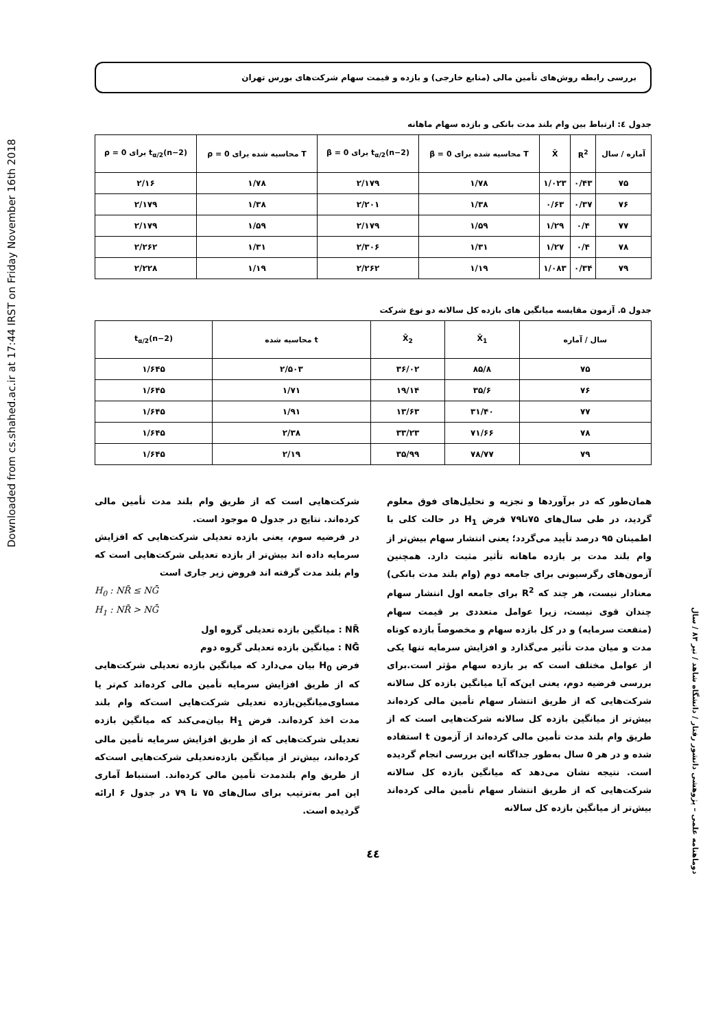Downloaded from cs.shahed.ac.ir at 17:44 IRST on Friday November 16th 2018
بررسی رابطه روش‌های تأمین مالی (منابع خارجی) و بازده و قیمت سهام شرکت‌های بورس تهران
جدول ٤: ارتباط بین وام بلند مدت بانکی و بازده سهام ماهانه
| آماره / سال | R<sup>2</sup> | X̄ | T محاسبه شده برای β = 0 | t<sub>α/2</sub>(n−2) برای β = 0 | T محاسبه شده برای ρ = 0 | t<sub>α/2</sub>(n−2) برای ρ = 0 |
| --- | --- | --- | --- | --- | --- | --- |
| ۷۵ | ۰/۴۳ | ۱/۰۲۳ | ۱/۷۸ | ۲/۱۷۹ | ۱/۷۸ | ۲/۱۶ |
| ۷۶ | ۰/۳۷ | ۰/۶۳ | ۱/۳۸ | ۲/۲۰۱ | ۱/۳۸ | ۲/۱۷۹ |
| ۷۷ | ۰/۴ | ۱/۲۹ | ۱/۵۹ | ۲/۱۷۹ | ۱/۵۹ | ۲/۱۷۹ |
| ۷۸ | ۰/۴ | ۱/۲۷ | ۱/۳۱ | ۲/۳۰۶ | ۱/۳۱ | ۲/۲۶۲ |
| ۷۹ | ۰/۳۴ | ۱/۰۸۳ | ۱/۱۹ | ۲/۲۶۲ | ۱/۱۹ | ۲/۲۲۸ |
جدول ۵. آزمون مقایسه میانگین های بازده کل سالانه دو نوع شرکت
| سال / آماره | X̄<sub>1</sub> | X̄<sub>2</sub> | t محاسبه شده | t<sub>α/2</sub>(n−2) |
| --- | --- | --- | --- | --- |
| ۷۵ | ۸۵/۸ | ۳۶/۰۲ | ۲/۵۰۳ | ۱/۶۴۵ |
| ۷۶ | ۳۵/۶ | ۱۹/۱۴ | ۱/۷۱ | ۱/۶۴۵ |
| ۷۷ | ۳۱/۴۰ | ۱۳/۶۳ | ۱/۹۱ | ۱/۶۴۵ |
| ۷۸ | ۷۱/۶۶ | ۳۳/۲۳ | ۲/۳۸ | ۱/۶۴۵ |
| ۷۹ | ۷۸/۷۷ | ۳۵/۹۹ | ۲/۱۹ | ۱/۶۴۵ |
همان‌طور که در برآوردها و تجزیه و تحلیل‌های فوق معلوم گردید، در طی سال‌های ۷۵تا۷۹ فرض H<sub>1</sub> در حالت کلی با اطمینان ۹۵ درصد تأیید می‌گردد؛ یعنی انتشار سهام بیش‌تر از وام بلند مدت بر بازده ماهانه تأثیر مثبت دارد. همچنین آزمون‌های رگرسیونی برای جامعه دوم (وام بلند مدت بانکی) معنادار نیست، هر چند که R<sup>2</sup> برای جامعه اول انتشار سهام چندان قوی نیست، زیرا عوامل متعددی بر قیمت سهام (منفعت سرمایه) و در کل بازده سهام و مخصوصاً بازده کوتاه مدت و میان مدت تأثیر می‌گذارد و افزایش سرمایه تنها یکی از عوامل مختلف است که بر بازده سهام مؤثر است.برای بررسی فرضیه دوم، یعنی این‌که آیا میانگین بازده کل سالانه شرکت‌هایی که از طریق انتشار سهام تأمین مالی کرده‌اند بیش‌تر از میانگین بازده کل سالانه شرکت‌هایی است که از طریق وام بلند مدت تأمین مالی کرده‌اند از آزمون t استفاده شده و در هر ۵ سال به‌طور جداگانه این بررسی انجام گردیده است. نتیجه نشان می‌دهد که میانگین بازده کل سالانه شرکت‌هایی که از طریق انتشار سهام تأمین مالی کرده‌اند بیش‌تر از میانگین بازده کل سالانه
شرکت‌هایی است که از طریق وام بلند مدت تأمین مالی کرده‌اند. نتایج در جدول ۵ موجود است.
در فرضیه سوم، یعنی بازده تعدیلی شرکت‌هایی که افزایش سرمایه داده اند بیش‌تر از بازده تعدیلی شرکت‌هایی است که وام بلند مدت گرفته اند فروض زیر جاری است
H<sub>0</sub> : NR̄ ≤ NḠ
H<sub>1</sub> : NR̄ > NḠ
NR̄ : میانگین بازده تعدیلی گروه اول
NḠ : میانگین بازده تعدیلی گروه دوم
فرض H<sub>0</sub> بیان می‌دارد که میانگین بازده تعدیلی شرکت‌هایی که از طریق افزایش سرمایه تأمین مالی کرده‌اند کم‌تر یا مساوی‌میانگین‌بازده تعدیلی شرکت‌هایی است‌که وام بلند مدت اخذ کرده‌اند. فرض H<sub>1</sub> بیان‌می‌کند که میانگین بازده تعدیلی شرکت‌هایی که از طریق افزایش سرمایه تأمین مالی کرده‌اند، بیش‌تر از میانگین بازده‌تعدیلی شرکت‌هایی است‌که از طریق وام بلندمدت تأمین مالی کرده‌اند. استنباط آماری این امر به‌ترتیب برای سال‌های ۷۵ تا ۷۹ در جدول ۶ ارائه گردیده است.
٤٤
دوماهنامه علمی – پژوهشی دانشور رفتار / دانشگاه شاهد / تیر ۸۳ / سال